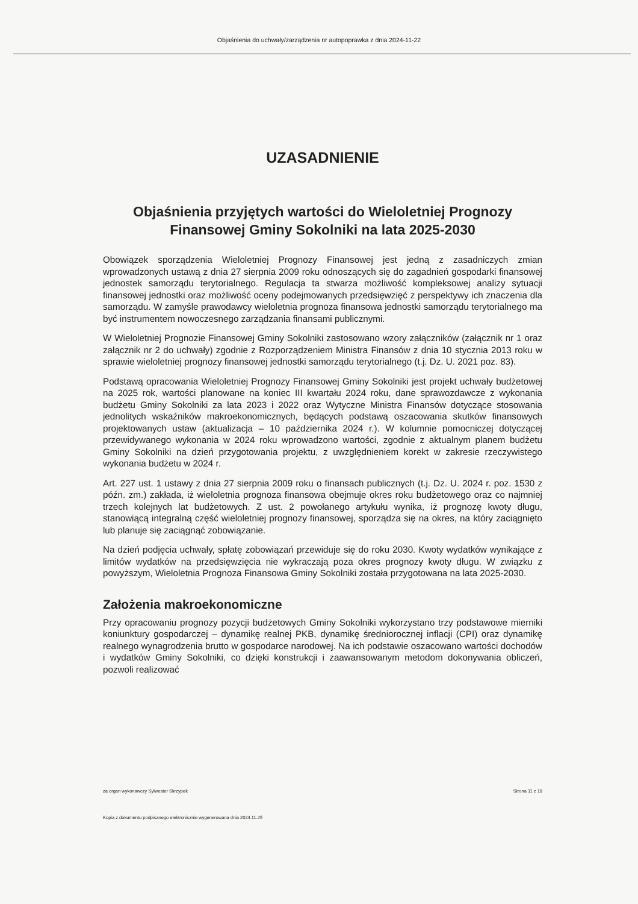Objaśnienia do uchwały/zarządzenia nr autopoprawka z dnia 2024-11-22
UZASADNIENIE
Objaśnienia przyjętych wartości do Wieloletniej Prognozy Finansowej Gminy Sokolniki na lata 2025-2030
Obowiązek sporządzenia Wieloletniej Prognozy Finansowej jest jedną z zasadniczych zmian wprowadzonych ustawą z dnia 27 sierpnia 2009 roku odnoszących się do zagadnień gospodarki finansowej jednostek samorządu terytorialnego. Regulacja ta stwarza możliwość kompleksowej analizy sytuacji finansowej jednostki oraz możliwość oceny podejmowanych przedsięwzięć z perspektywy ich znaczenia dla samorządu. W zamyśle prawodawcy wieloletnia prognoza finansowa jednostki samorządu terytorialnego ma być instrumentem nowoczesnego zarządzania finansami publicznymi.
W Wieloletniej Prognozie Finansowej Gminy Sokolniki zastosowano wzory załączników (załącznik nr 1 oraz załącznik nr 2 do uchwały) zgodnie z Rozporządzeniem Ministra Finansów z dnia 10 stycznia 2013 roku w sprawie wieloletniej prognozy finansowej jednostki samorządu terytorialnego (t.j. Dz. U. 2021 poz. 83).
Podstawą opracowania Wieloletniej Prognozy Finansowej Gminy Sokolniki jest projekt uchwały budżetowej na 2025 rok, wartości planowane na koniec III kwartału 2024 roku, dane sprawozdawcze z wykonania budżetu Gminy Sokolniki za lata 2023 i 2022 oraz Wytyczne Ministra Finansów dotyczące stosowania jednolitych wskaźników makroekonomicznych, będących podstawą oszacowania skutków finansowych projektowanych ustaw (aktualizacja – 10 października 2024 r.). W kolumnie pomocniczej dotyczącej przewidywanego wykonania w 2024 roku wprowadzono wartości, zgodnie z aktualnym planem budżetu Gminy Sokolniki na dzień przygotowania projektu, z uwzględnieniem korekt w zakresie rzeczywistego wykonania budżetu w 2024 r.
Art. 227 ust. 1 ustawy z dnia 27 sierpnia 2009 roku o finansach publicznych (t.j. Dz. U. 2024 r. poz. 1530 z późn. zm.) zakłada, iż wieloletnia prognoza finansowa obejmuje okres roku budżetowego oraz co najmniej trzech kolejnych lat budżetowych. Z ust. 2 powołanego artykułu wynika, iż prognozę kwoty długu, stanowiącą integralną część wieloletniej prognozy finansowej, sporządza się na okres, na który zaciągnięto lub planuje się zaciągnąć zobowiązanie.
Na dzień podjęcia uchwały, spłatę zobowiązań przewiduje się do roku 2030. Kwoty wydatków wynikające z limitów wydatków na przedsięwzięcia nie wykraczają poza okres prognozy kwoty długu. W związku z powyższym, Wieloletnia Prognoza Finansowa Gminy Sokolniki została przygotowana na lata 2025-2030.
Założenia makroekonomiczne
Przy opracowaniu prognozy pozycji budżetowych Gminy Sokolniki wykorzystano trzy podstawowe mierniki koniunktury gospodarczej – dynamikę realnej PKB, dynamikę średniorocznej inflacji (CPI) oraz dynamikę realnego wynagrodzenia brutto w gospodarce narodowej. Na ich podstawie oszacowano wartości dochodów i wydatków Gminy Sokolniki, co dzięki konstrukcji i zaawansowanym metodom dokonywania obliczeń, pozwoli realizować
za organ wykonawczy Sylwester Skrzypek Strona 11 z 18
Kopia z dokumentu podpisanego elektronicznie wygenerowana dnia 2024.11.25